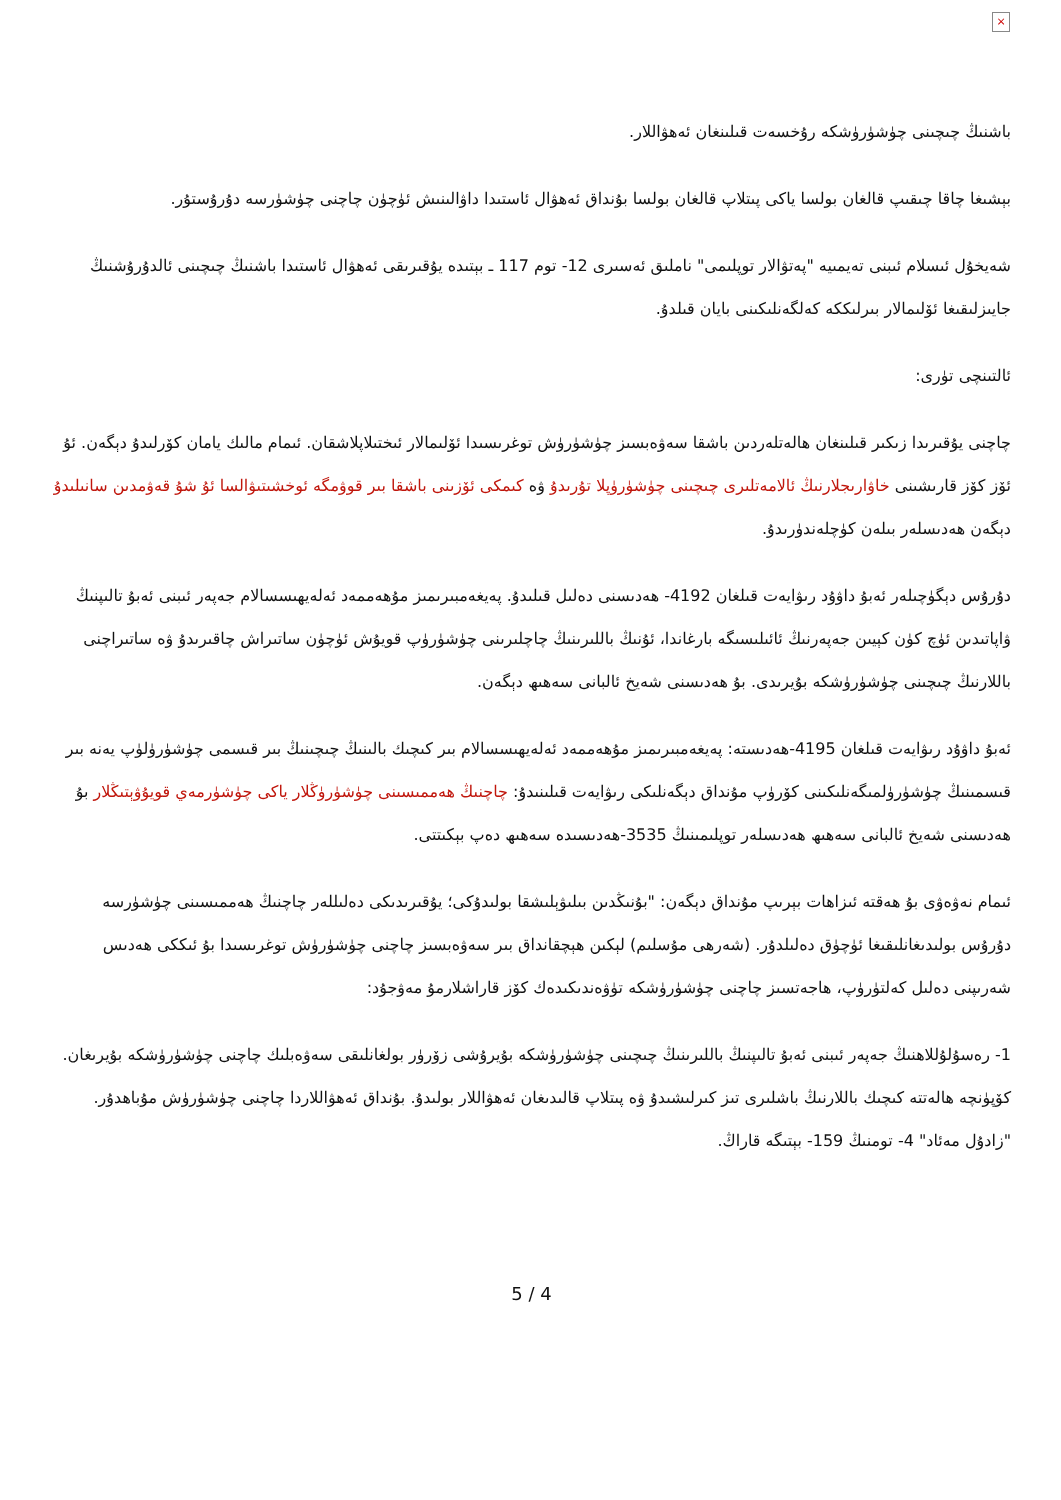×
باشنىڭ چىچىنى چۈشۈرۈشكە رۇخسەت قىلىنغان ئەھۋاللار.
بېشىغا چاقا چىقىپ قالغان بولسا ياكى پىتلاپ قالغان بولسا بۇنداق ئەھۋال ئاستىدا داۋالىنىش ئۈچۈن چاچنى چۈشۈرسە دۇرۇستۇر.
شەيخۇل ئىسلام ئىبنى تەيمىيە "پەتۋالار توپلىمى" ناملىق ئەسىرى 12- توم 117 ـ بېتىدە يۇقىرىقى ئەھۋال ئاستىدا باشنىڭ چىچىنى ئالدۇرۇشنىڭ جايىزلىقىغا ئۆلىمالار بىرلىككە كەلگەنلىكىنى بايان قىلدۇ.
ئالتىنچى تۈرى:
چاچنى يۇقىرىدا زىكىر قىلىنغان ھالەتلەردىن باشقا سەۋەبسىز چۈشۈرۈش توغرىسىدا ئۆلىمالار ئىختىلاپلاشقان. ئىمام مالىك يامان كۆرلىدۇ دېگەن. ئۇ ئۆز كۆز قارىشىنى خاۋارىجلارنىڭ ئالامەتلىرى چىچىنى چۈشۈرۈپلا تۇرىدۇ ۋە كىمكى ئۆزىنى باشقا بىر قوۋمگە ئوخشىتىۋالسا ئۇ شۇ قەۋمدىن سانىلىدۇ دېگەن ھەدىسلەر بىلەن كۈچلەندۈرىدۇ.
دۇرۇس دېگۈچىلەر ئەبۇ داۋۇد رىۋايەت قىلغان 4192- ھەدىسنى دەلىل قىلىدۇ. پەيغەمبىرىمىز مۇھەممەد ئەلەيھىسسالام جەپەر ئىبنى ئەبۇ تالىپنىڭ ۋاپاتىدىن ئۈچ كۈن كېيىن جەپەرنىڭ ئائىلىسىگە بارغاندا، ئۇنىڭ باللىرىنىڭ چاچلىرىنى چۈشۈرۈپ قويۇش ئۈچۈن ساتىراش چاقىرىدۇ ۋە ساتىراچنى باللارنىڭ چىچىنى چۈشۈرۈشكە بۇيرىدى. بۇ ھەدىسنى شەيخ ئالبانى سەھىھ دېگەن.
ئەبۇ داۋۇد رىۋايەت قىلغان 4195-ھەدىستە: پەيغەمبىرىمىز مۇھەممەد ئەلەيھىسسالام بىر كىچىك بالىنىڭ چىچىنىڭ بىر قىسمى چۈشۈرۈلۈپ يەنە بىر قىسمىنىڭ چۈشۈرۈلمىگەنلىكىنى كۆرۈپ مۇنداق دېگەنلىكى رىۋايەت قىلىنىدۇ: چاچنىڭ ھەممىسىنى چۈشۈرۈڭلار ياكى چۈشۈرمەي قويۇۋېتىڭلار بۇ ھەدىسنى شەيخ ئالبانى سەھىھ ھەدىسلەر توپلىمىنىڭ 3535-ھەدىسىدە سەھىھ دەپ بېكىتتى.
ئىمام نەۋەۋى بۇ ھەقتە ئىزاھات بېرىپ مۇنداق دېگەن: "بۇنىڭدىن بىلىۋېلىشقا بولىدۇكى؛ يۇقىرىدىكى دەلىللەر چاچنىڭ ھەممىسىنى چۈشۈرسە دۇرۇس بولىدىغانلىقىغا ئۈچۈق دەلىلدۇر. (شەرھى مۇسلىم) لېكىن ھېچقانداق بىر سەۋەبسىز چاچنى چۈشۈرۈش توغرىسىدا بۇ ئىككى ھەدىس شەرىپنى دەلىل كەلتۈرۈپ، ھاجەتسىز چاچنى چۈشۈرۈشكە تۈۋەندىكىدەك كۆز قاراشلارمۇ مەۋجۇد:
1- رەسۇلۇللاھنىڭ جەپەر ئىبنى ئەبۇ تالىپنىڭ باللىرىنىڭ چىچىنى چۈشۈرۈشكە بۇيرۇشى زۆرۈر بولغانلىقى سەۋەبلىك چاچنى چۈشۈرۈشكە بۇيرىغان. كۆپۈنچە ھالەتتە كىچىك باللارنىڭ باشلىرى تىز كىرلىشىدۇ ۋە پىتلاپ قالىدىغان ئەھۋاللار بولىدۇ. بۇنداق ئەھۋاللاردا چاچنى چۈشۈرۈش مۇباھدۇر. "زادۇل مەئاد" 4- تومنىڭ 159- بېتىگە قاراڭ.
5 / 4